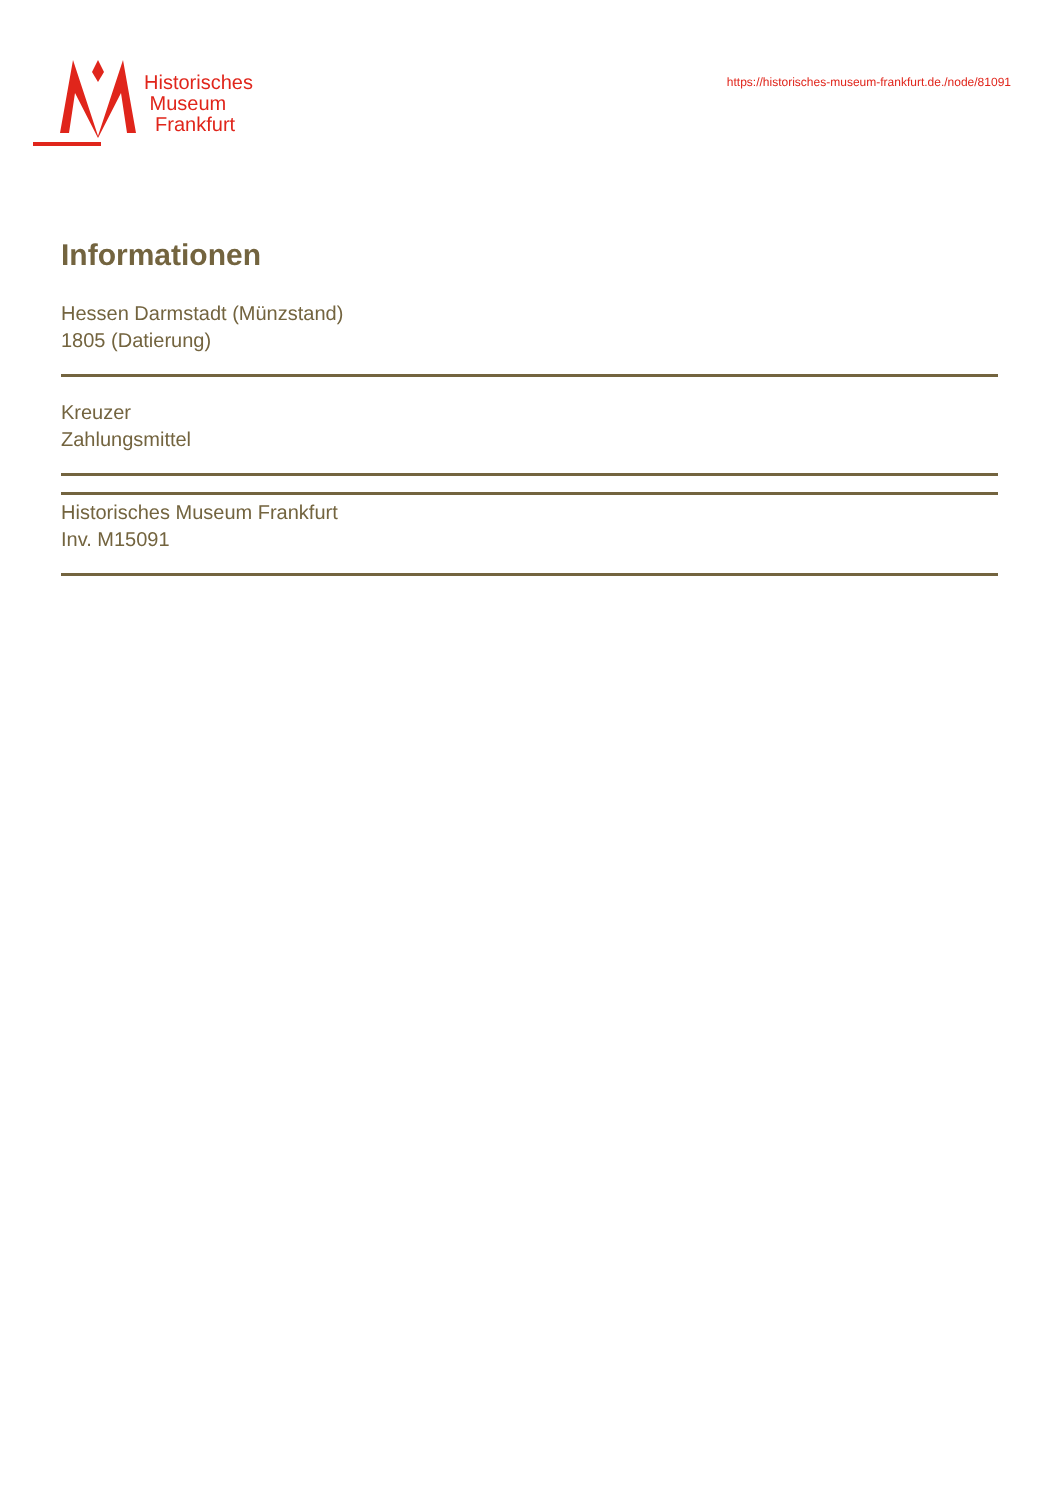Historisches
Museum
Frankfurt
https://historisches-museum-frankfurt.de./node/81091
Informationen
Hessen Darmstadt (Münzstand)
1805 (Datierung)
Kreuzer
Zahlungsmittel
Historisches Museum Frankfurt
Inv. M15091